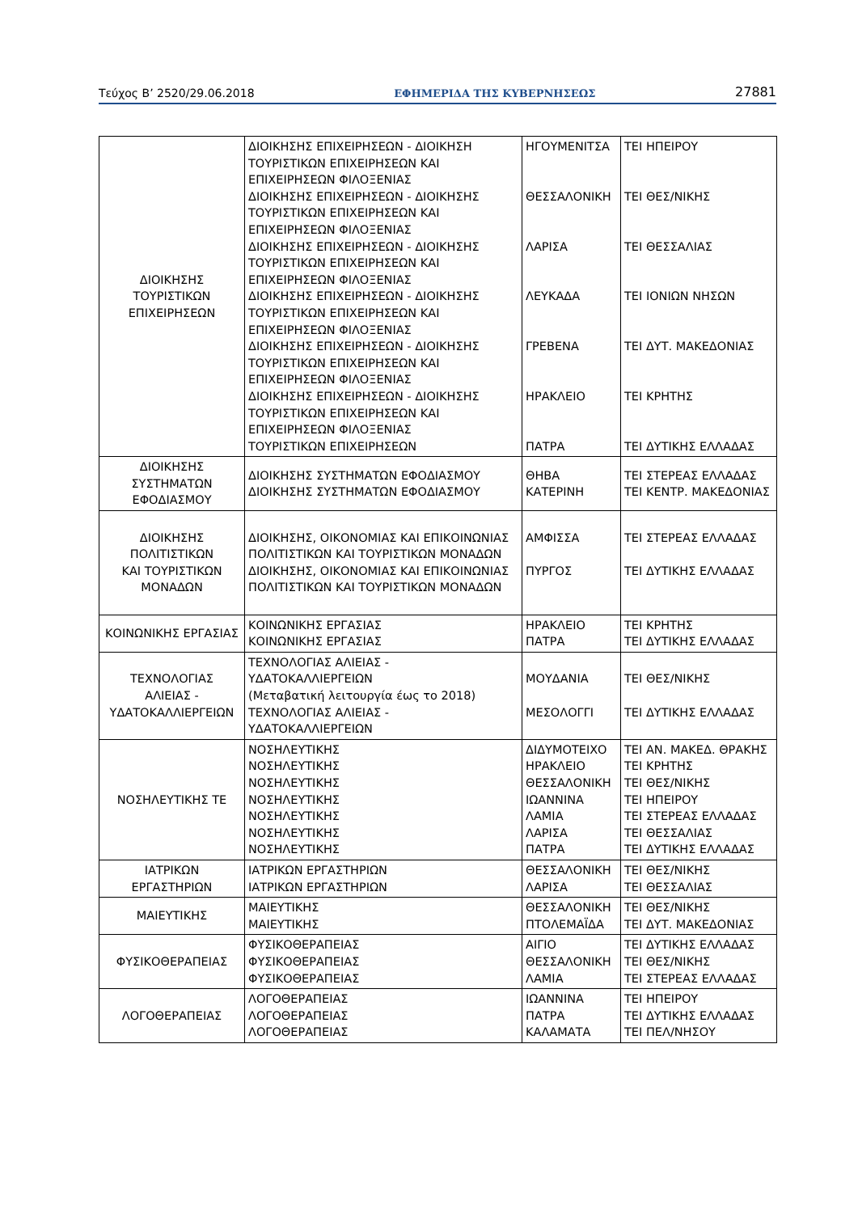Τεύχος Β’ 2520/29.06.2018 ΕΦΗΜΕΡΙΔΑ ΤΗΣ ΚΥΒΕΡΝΗΣΕΩΣ 27881
| ΔΙΟΙΚΗΣΗΣ ΤΟΥΡΙΣΤΙΚΩΝ ΕΠΙΧΕΙΡΗΣΕΩΝ | ΔΙΟΙΚΗΣΗΣ ΕΠΙΧΕΙΡΗΣΕΩΝ - ΔΙΟΙΚΗΣΗ ΤΟΥΡΙΣΤΙΚΩΝ ΕΠΙΧΕΙΡΗΣΕΩΝ ΚΑΙ ΕΠΙΧΕΙΡΗΣΕΩΝ ΦΙΛΟΞΕΝΙΑΣ ΔΙΟΙΚΗΣΗΣ ΕΠΙΧΕΙΡΗΣΕΩΝ - ΔΙΟΙΚΗΣΗΣ ΤΟΥΡΙΣΤΙΚΩΝ ΕΠΙΧΕΙΡΗΣΕΩΝ ΚΑΙ ΕΠΙΧΕΙΡΗΣΕΩΝ ΦΙΛΟΞΕΝΙΑΣ ΔΙΟΙΚΗΣΗΣ ΕΠΙΧΕΙΡΗΣΕΩΝ - ΔΙΟΙΚΗΣΗΣ ΤΟΥΡΙΣΤΙΚΩΝ ΕΠΙΧΕΙΡΗΣΕΩΝ ΚΑΙ ΕΠΙΧΕΙΡΗΣΕΩΝ ΦΙΛΟΞΕΝΙΑΣ ΔΙΟΙΚΗΣΗΣ ΕΠΙΧΕΙΡΗΣΕΩΝ - ΔΙΟΙΚΗΣΗΣ ΤΟΥΡΙΣΤΙΚΩΝ ΕΠΙΧΕΙΡΗΣΕΩΝ ΚΑΙ ΕΠΙΧΕΙΡΗΣΕΩΝ ΦΙΛΟΞΕΝΙΑΣ ΔΙΟΙΚΗΣΗΣ ΕΠΙΧΕΙΡΗΣΕΩΝ - ΔΙΟΙΚΗΣΗΣ ΤΟΥΡΙΣΤΙΚΩΝ ΕΠΙΧΕΙΡΗΣΕΩΝ ΚΑΙ ΕΠΙΧΕΙΡΗΣΕΩΝ ΦΙΛΟΞΕΝΙΑΣ ΔΙΟΙΚΗΣΗΣ ΕΠΙΧΕΙΡΗΣΕΩΝ - ΔΙΟΙΚΗΣΗΣ ΤΟΥΡΙΣΤΙΚΩΝ ΕΠΙΧΕΙΡΗΣΕΩΝ ΚΑΙ ΕΠΙΧΕΙΡΗΣΕΩΝ ΦΙΛΟΞΕΝΙΑΣ ΤΟΥΡΙΣΤΙΚΩΝ ΕΠΙΧΕΙΡΗΣΕΩΝ | ΗΓΟΥΜΕΝΙΤΣΑ ΘΕΣΣΑΛΟΝΙΚΗ ΛΑΡΙΣΑ ΛΕΥΚΑΔΑ ΓΡΕΒΕΝΑ ΗΡΑΚΛΕΙΟ ΠΑΤΡΑ | ΤΕΙ ΗΠΕΙΡΟΥ ΤΕΙ ΘΕΣ/ΝΙΚΗΣ ΤΕΙ ΘΕΣΣΑΛΙΑΣ ΤΕΙ ΙΟΝΙΩΝ ΝΗΣΩΝ ΤΕΙ ΔΥΤ. ΜΑΚΕΔΟΝΙΑΣ ΤΕΙ ΚΡΗΤΗΣ ΤΕΙ ΔΥΤΙΚΗΣ ΕΛΛΑΔΑΣ |
| ΔΙΟΙΚΗΣΗΣ ΣΥΣΤΗΜΑΤΩΝ ΕΦΟΔΙΑΣΜΟΥ | ΔΙΟΙΚΗΣΗΣ ΣΥΣΤΗΜΑΤΩΝ ΕΦΟΔΙΑΣΜΟΥ ΔΙΟΙΚΗΣΗΣ ΣΥΣΤΗΜΑΤΩΝ ΕΦΟΔΙΑΣΜΟΥ | ΘΗΒΑ ΚΑΤΕΡΙΝΗ | ΤΕΙ ΣΤΕΡΕΑΣ ΕΛΛΑΔΑΣ ΤΕΙ ΚΕΝΤΡ. ΜΑΚΕΔΟΝΙΑΣ |
| ΔΙΟΙΚΗΣΗΣ ΠΟΛΙΤΙΣΤΙΚΩΝ ΚΑΙ ΤΟΥΡΙΣΤΙΚΩΝ ΜΟΝΑΔΩΝ | ΔΙΟΙΚΗΣΗΣ, ΟΙΚΟΝΟΜΙΑΣ ΚΑΙ ΕΠΙΚΟΙΝΩΝΙΑΣ ΠΟΛΙΤΙΣΤΙΚΩΝ ΚΑΙ ΤΟΥΡΙΣΤΙΚΩΝ ΜΟΝΑΔΩΝ ΔΙΟΙΚΗΣΗΣ, ΟΙΚΟΝΟΜΙΑΣ ΚΑΙ ΕΠΙΚΟΙΝΩΝΙΑΣ ΠΟΛΙΤΙΣΤΙΚΩΝ ΚΑΙ ΤΟΥΡΙΣΤΙΚΩΝ ΜΟΝΑΔΩΝ | ΑΜΦΙΣΣΑ ΠΥΡΓΟΣ | ΤΕΙ ΣΤΕΡΕΑΣ ΕΛΛΑΔΑΣ ΤΕΙ ΔΥΤΙΚΗΣ ΕΛΛΑΔΑΣ |
| ΚΟΙΝΩΝΙΚΗΣ ΕΡΓΑΣΙΑΣ | ΚΟΙΝΩΝΙΚΗΣ ΕΡΓΑΣΙΑΣ ΚΟΙΝΩΝΙΚΗΣ ΕΡΓΑΣΙΑΣ | ΗΡΑΚΛΕΙΟ ΠΑΤΡΑ | ΤΕΙ ΚΡΗΤΗΣ ΤΕΙ ΔΥΤΙΚΗΣ ΕΛΛΑΔΑΣ |
| ΤΕΧΝΟΛΟΓΙΑΣ ΑΛΙΕΙΑΣ - ΥΔΑΤΟΚΑΛΛΙΕΡΓΕΙΩΝ | ΤΕΧΝΟΛΟΓΙΑΣ ΑΛΙΕΙΑΣ - ΥΔΑΤΟΚΑΛΛΙΕΡΓΕΙΩΝ (Μεταβατική λειτουργία έως το 2018) ΤΕΧΝΟΛΟΓΙΑΣ ΑΛΙΕΙΑΣ - ΥΔΑΤΟΚΑΛΛΙΕΡΓΕΙΩΝ | ΜΟΥΔΑΝΙΑ ΜΕΣΟΛΟΓΓΙ | ΤΕΙ ΘΕΣ/ΝΙΚΗΣ ΤΕΙ ΔΥΤΙΚΗΣ ΕΛΛΑΔΑΣ |
| ΝΟΣΗΛΕΥΤΙΚΗΣ ΤΕ | ΝΟΣΗΛΕΥΤΙΚΗΣ ΝΟΣΗΛΕΥΤΙΚΗΣ ΝΟΣΗΛΕΥΤΙΚΗΣ ΝΟΣΗΛΕΥΤΙΚΗΣ ΝΟΣΗΛΕΥΤΙΚΗΣ ΝΟΣΗΛΕΥΤΙΚΗΣ ΝΟΣΗΛΕΥΤΙΚΗΣ | ΔΙΔΥΜΟΤΕΙΧΟ ΗΡΑΚΛΕΙΟ ΘΕΣΣΑΛΟΝΙΚΗ ΙΩΑΝΝΙΝΑ ΛΑΜΙΑ ΛΑΡΙΣΑ ΠΑΤΡΑ | ΤΕΙ ΑΝ. ΜΑΚΕΔ. ΘΡΑΚΗΣ ΤΕΙ ΚΡΗΤΗΣ ΤΕΙ ΘΕΣ/ΝΙΚΗΣ ΤΕΙ ΗΠΕΙΡΟΥ ΤΕΙ ΣΤΕΡΕΑΣ ΕΛΛΑΔΑΣ ΤΕΙ ΘΕΣΣΑΛΙΑΣ ΤΕΙ ΔΥΤΙΚΗΣ ΕΛΛΑΔΑΣ |
| ΙΑΤΡΙΚΩΝ ΕΡΓΑΣΤΗΡΙΩΝ | ΙΑΤΡΙΚΩΝ ΕΡΓΑΣΤΗΡΙΩΝ ΙΑΤΡΙΚΩΝ ΕΡΓΑΣΤΗΡΙΩΝ | ΘΕΣΣΑΛΟΝΙΚΗ ΛΑΡΙΣΑ | ΤΕΙ ΘΕΣ/ΝΙΚΗΣ ΤΕΙ ΘΕΣΣΑΛΙΑΣ |
| ΜΑΙΕΥΤΙΚΗΣ | ΜΑΙΕΥΤΙΚΗΣ ΜΑΙΕΥΤΙΚΗΣ | ΘΕΣΣΑΛΟΝΙΚΗ ΠΤΟΛΕΜΑΪΔΑ | ΤΕΙ ΘΕΣ/ΝΙΚΗΣ ΤΕΙ ΔΥΤ. ΜΑΚΕΔΟΝΙΑΣ |
| ΦΥΣΙΚΟΘΕΡΑΠΕΙΑΣ | ΦΥΣΙΚΟΘΕΡΑΠΕΙΑΣ ΦΥΣΙΚΟΘΕΡΑΠΕΙΑΣ ΦΥΣΙΚΟΘΕΡΑΠΕΙΑΣ | ΑΙΓΙΟ ΘΕΣΣΑΛΟΝΙΚΗ ΛΑΜΙΑ | ΤΕΙ ΔΥΤΙΚΗΣ ΕΛΛΑΔΑΣ ΤΕΙ ΘΕΣ/ΝΙΚΗΣ ΤΕΙ ΣΤΕΡΕΑΣ ΕΛΛΑΔΑΣ |
| ΛΟΓΟΘΕΡΑΠΕΙΑΣ | ΛΟΓΟΘΕΡΑΠΕΙΑΣ ΛΟΓΟΘΕΡΑΠΕΙΑΣ ΛΟΓΟΘΕΡΑΠΕΙΑΣ | ΙΩΑΝΝΙΝΑ ΠΑΤΡΑ ΚΑΛΑΜΑΤΑ | ΤΕΙ ΗΠΕΙΡΟΥ ΤΕΙ ΔΥΤΙΚΗΣ ΕΛΛΑΔΑΣ ΤΕΙ ΠΕΛ/ΝΗΣΟΥ |